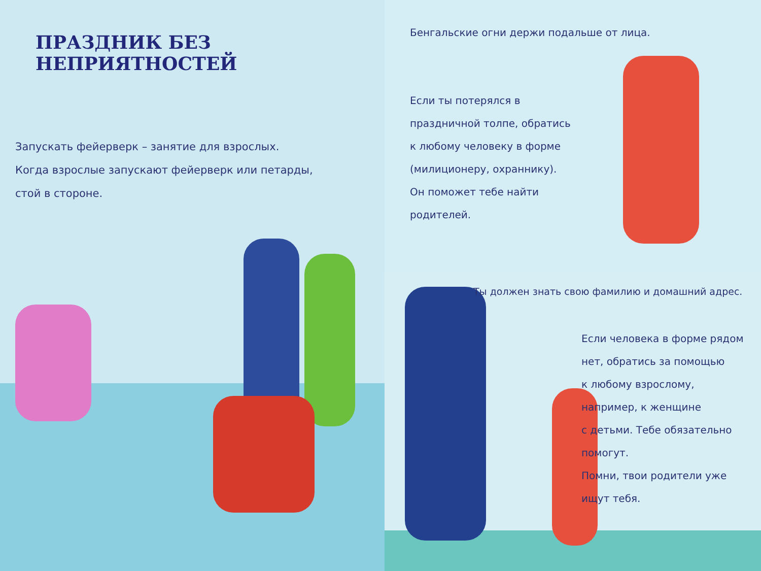ПРАЗДНИК БЕЗ НЕПРИЯТНОСТЕЙ
Запускать фейерверк – занятие для взрослых.
Когда взрослые запускают фейерверк или петарды,
стой в стороне.
Бенгальские огни держи подальше от лица.
Если ты потерялся в
праздничной толпе, обратись
к любому человеку в форме
(милиционеру, охраннику).
Он поможет тебе найти
родителей.
Ты должен знать свою фамилию и домашний адрес.
Если человека в форме рядом
нет, обратись за помощью
к любому взрослому,
например, к женщине
с детьми. Тебе обязательно
помогут.
Помни, твои родители уже
ищут тебя.